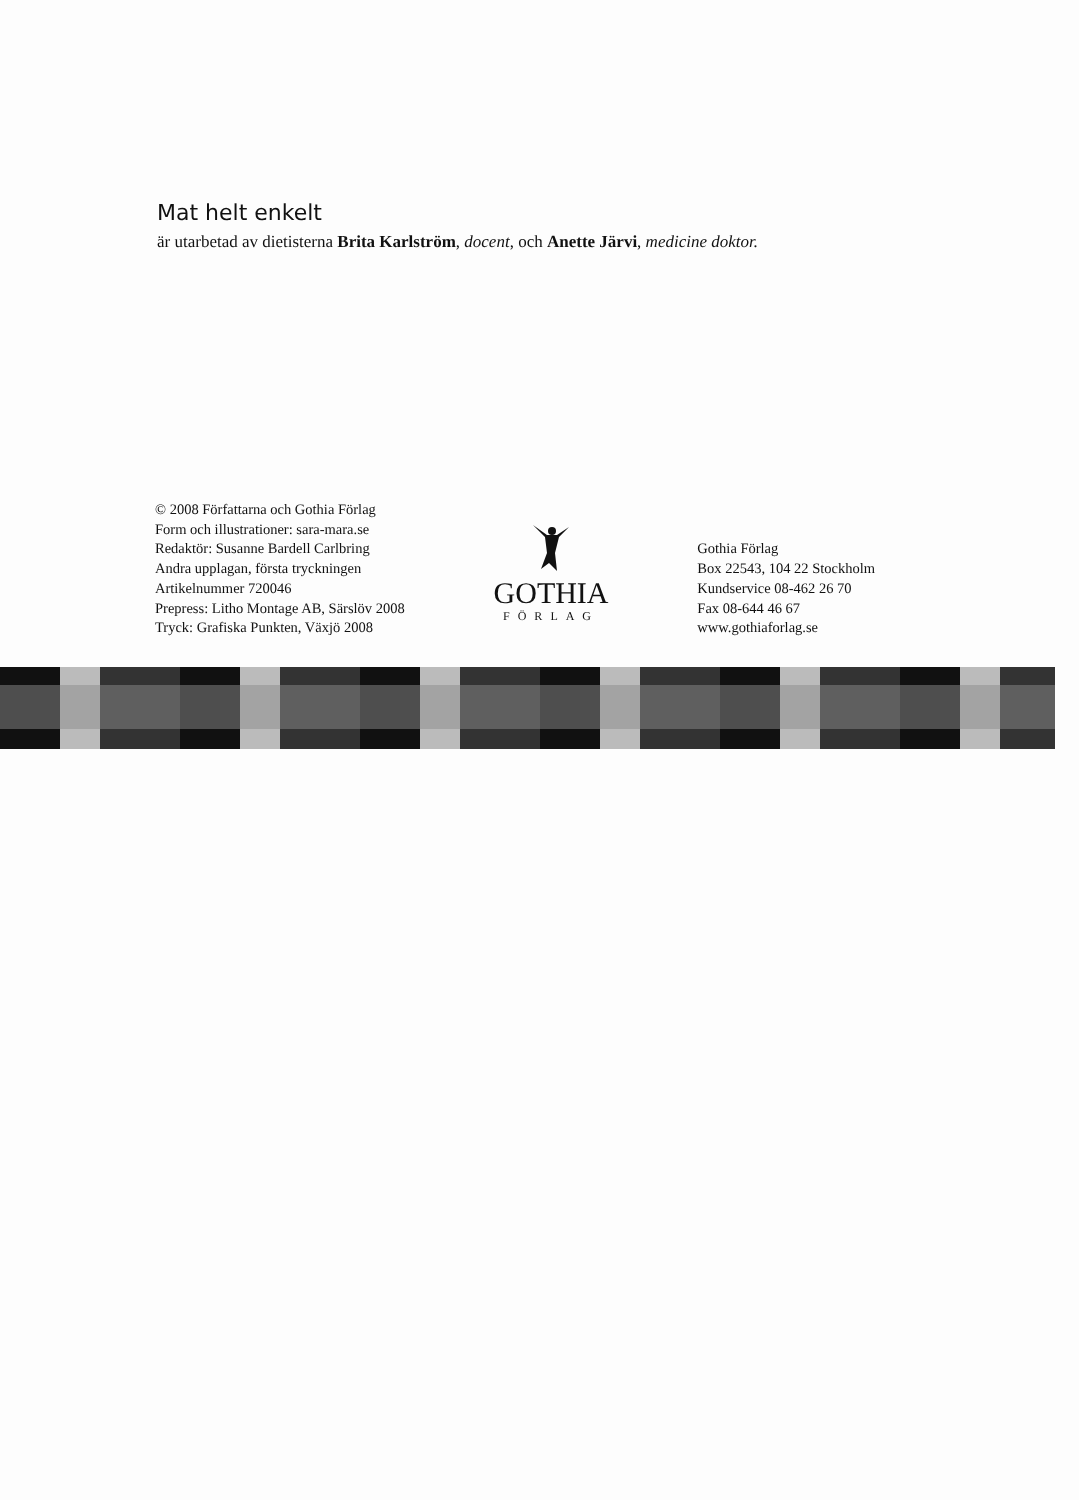Mat helt enkelt
är utarbetad av dietisterna Brita Karlström, docent, och Anette Järvi, medicine doktor.
© 2008 Författarna och Gothia Förlag
Form och illustrationer: sara-mara.se
Redaktör: Susanne Bardell Carlbring
Andra upplagan, första tryckningen
Artikelnummer 720046
Prepress: Litho Montage AB, Särslöv 2008
Tryck: Grafiska Punkten, Växjö 2008
GOTHIA
FÖRLAG
Gothia Förlag
Box 22543, 104 22 Stockholm
Kundservice 08-462 26 70
Fax 08-644 46 67
www.gothiaforlag.se